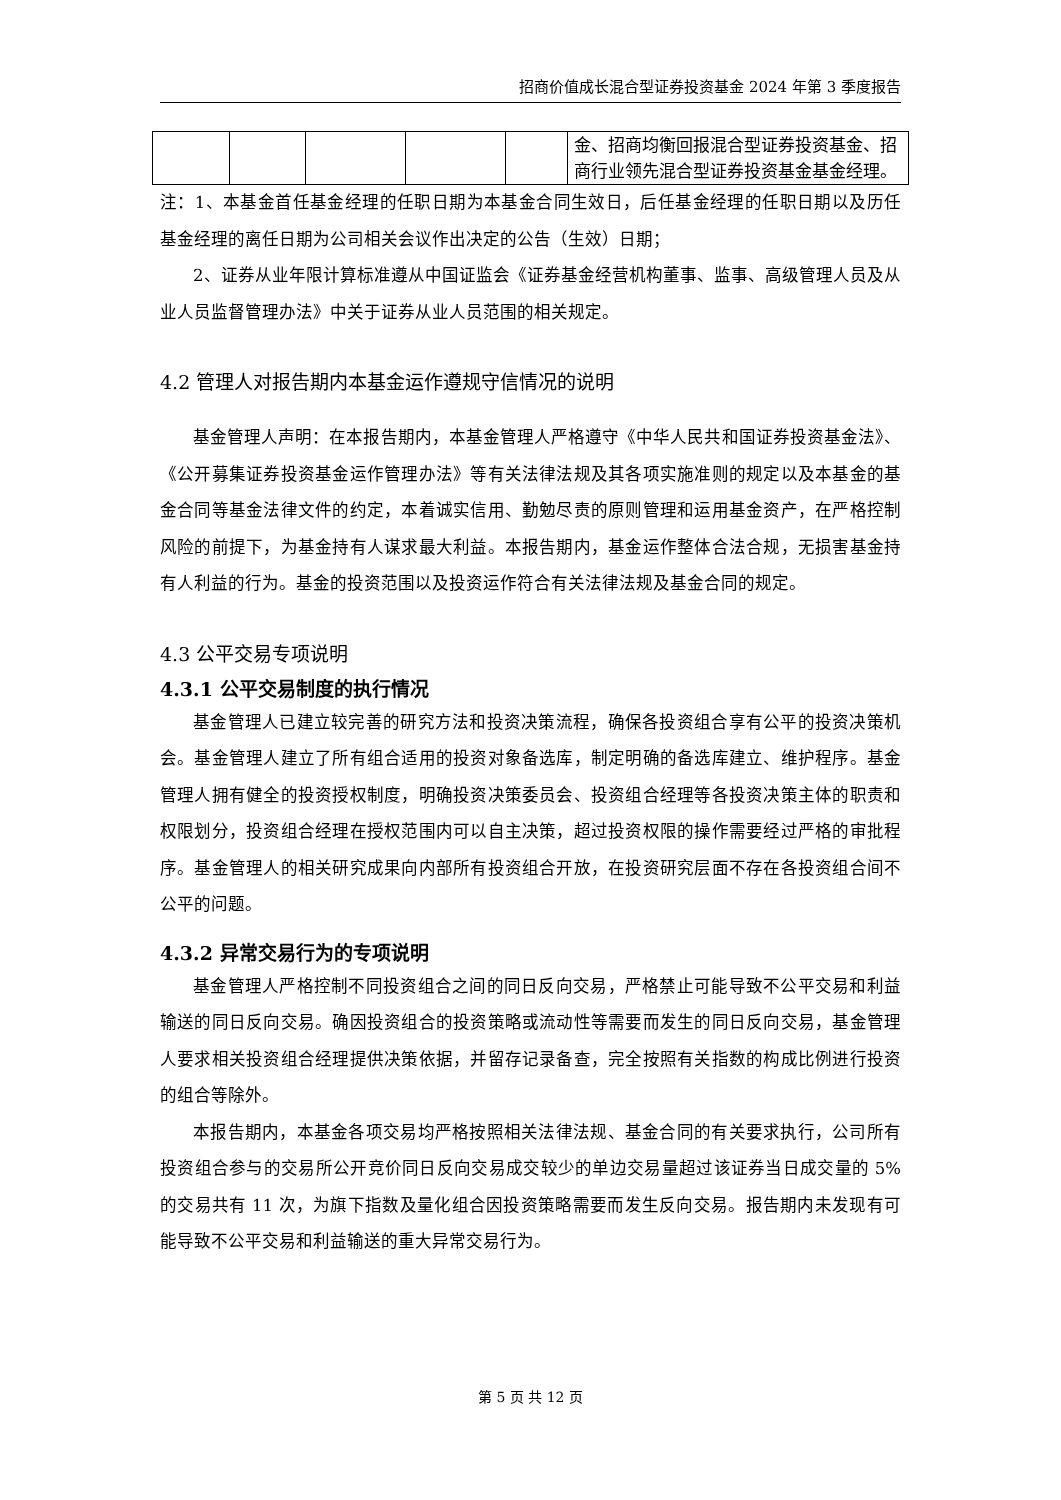招商价值成长混合型证券投资基金 2024 年第 3 季度报告
| | | | | | 金、招商均衡回报混合型证券投资基金、招商行业领先混合型证券投资基金基金经理。 |
注：1、本基金首任基金经理的任职日期为本基金合同生效日，后任基金经理的任职日期以及历任基金经理的离任日期为公司相关会议作出决定的公告（生效）日期；
2、证券从业年限计算标准遵从中国证监会《证券基金经营机构董事、监事、高级管理人员及从业人员监督管理办法》中关于证券从业人员范围的相关规定。
4.2 管理人对报告期内本基金运作遵规守信情况的说明
基金管理人声明：在本报告期内，本基金管理人严格遵守《中华人民共和国证券投资基金法》、《公开募集证券投资基金运作管理办法》等有关法律法规及其各项实施准则的规定以及本基金的基金合同等基金法律文件的约定，本着诚实信用、勤勉尽责的原则管理和运用基金资产，在严格控制风险的前提下，为基金持有人谋求最大利益。本报告期内，基金运作整体合法合规，无损害基金持有人利益的行为。基金的投资范围以及投资运作符合有关法律法规及基金合同的规定。
4.3 公平交易专项说明
4.3.1 公平交易制度的执行情况
基金管理人已建立较完善的研究方法和投资决策流程，确保各投资组合享有公平的投资决策机会。基金管理人建立了所有组合适用的投资对象备选库，制定明确的备选库建立、维护程序。基金管理人拥有健全的投资授权制度，明确投资决策委员会、投资组合经理等各投资决策主体的职责和权限划分，投资组合经理在授权范围内可以自主决策，超过投资权限的操作需要经过严格的审批程序。基金管理人的相关研究成果向内部所有投资组合开放，在投资研究层面不存在各投资组合间不公平的问题。
4.3.2 异常交易行为的专项说明
基金管理人严格控制不同投资组合之间的同日反向交易，严格禁止可能导致不公平交易和利益输送的同日反向交易。确因投资组合的投资策略或流动性等需要而发生的同日反向交易，基金管理人要求相关投资组合经理提供决策依据，并留存记录备查，完全按照有关指数的构成比例进行投资的组合等除外。
本报告期内，本基金各项交易均严格按照相关法律法规、基金合同的有关要求执行，公司所有投资组合参与的交易所公开竞价同日反向交易成交较少的单边交易量超过该证券当日成交量的 5%的交易共有 11 次，为旗下指数及量化组合因投资策略需要而发生反向交易。报告期内未发现有可能导致不公平交易和利益输送的重大异常交易行为。
第 5 页 共 12 页